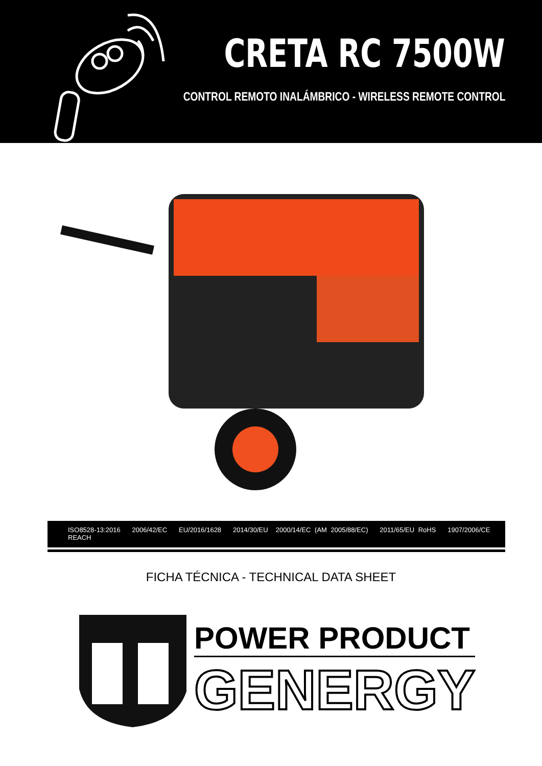CRETA RC 7500W
CONTROL REMOTO INALÁMBRICO - WIRELESS REMOTE CONTROL
ISO8528-13:2016 2006/42/EC EU/2016/1628 2014/30/EU 2000/14/EC (AM 2005/88/EC) 2011/65/EU RoHS 1907/2006/CE REACH
FICHA TÉCNICA - TECHNICAL DATA SHEET
POWER PRODUCT
GENERGY